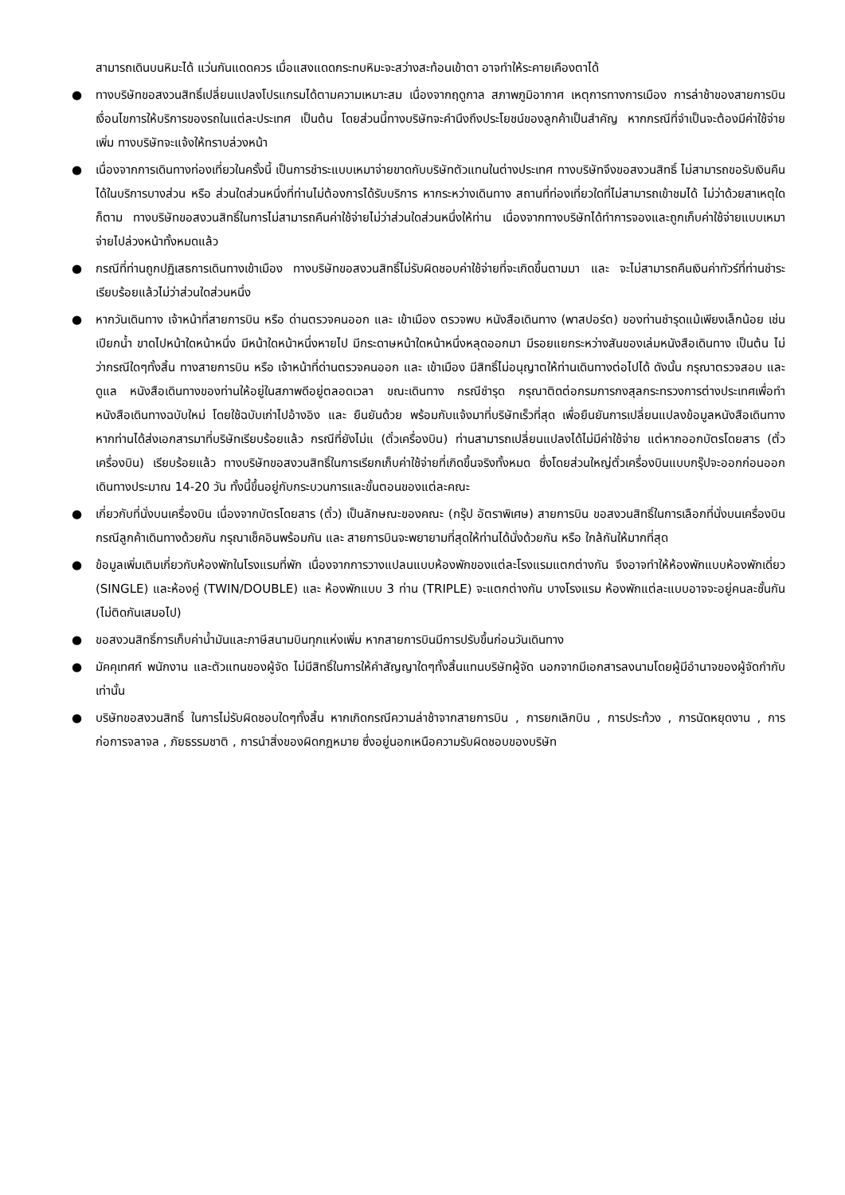สามารถเดินบนหิมะได้ แว่นกันแดดควร เมื่อแสงแดดกระทบหิมะจะสว่างสะท้อนเข้าตา อาจทำให้ระคายเคืองตาได้
● ทางบริษัทขอสงวนสิทธิ์เปลี่ยนแปลงโปรแกรมได้ตามความเหมาะสม เนื่องจากฤดูกาล สภาพภูมิอากาศ เหตุการทางการเมือง การล่าช้าของสายการบิน เงื่อนไขการให้บริการของรถในแต่ละประเทศ เป็นต้น โดยส่วนนี้ทางบริษัทจะคำนึงถึงประโยชน์ของลูกค้าเป็นสำคัญ หากกรณีที่จำเป็นจะต้องมีค่าใช้จ่ายเพิ่ม ทางบริษัทจะแจ้งให้ทราบล่วงหน้า
● เนื่องจากการเดินทางท่องเที่ยวในครั้งนี้ เป็นการชำระแบบเหมาจ่ายขาดกับบริษัทตัวแทนในต่างประเทศ ทางบริษัทจึงขอสงวนสิทธิ์ ไม่สามารถขอรับเงินคืนได้ในบริการบางส่วน หรือ ส่วนใดส่วนหนึ่งที่ท่านไม่ต้องการได้รับบริการ หากระหว่างเดินทาง สถานที่ท่องเที่ยวใดที่ไม่สามารถเข้าชมได้ ไม่ว่าด้วยสาเหตุใดก็ตาม ทางบริษัทขอสงวนสิทธิ์ในการไม่สามารถคืนค่าใช้จ่ายไม่ว่าส่วนใดส่วนหนึ่งให้ท่าน เนื่องจากทางบริษัทได้ทำการจองและถูกเก็บค่าใช้จ่ายแบบเหมาจ่ายไปล่วงหน้าทั้งหมดแล้ว
● กรณีที่ท่านถูกปฏิเสธการเดินทางเข้าเมือง ทางบริษัทขอสงวนสิทธิ์ไม่รับผิดชอบค่าใช้จ่ายที่จะเกิดขึ้นตามมา และ จะไม่สามารถคืนเงินค่าทัวร์ที่ท่านชำระเรียบร้อยแล้วไม่ว่าส่วนใดส่วนหนึ่ง
● หากวันเดินทาง เจ้าหน้าที่สายการบิน หรือ ด่านตรวจคนออก และ เข้าเมือง ตรวจพบ หนังสือเดินทาง (พาสปอร์ต) ของท่านชำรุดแม้เพียงเล็กน้อย เช่น เปียกน้ำ ขาดไปหน้าใดหน้าหนึ่ง มีหน้าใดหน้าหนึ่งหายไป มีกระดาษหน้าใดหน้าหนึ่งหลุดออกมา มีรอยแยกระหว่างสันของเล่มหนังสือเดินทาง เป็นต้น ไม่ว่ากรณีใดๆทั้งสิ้น ทางสายการบิน หรือ เจ้าหน้าที่ด่านตรวจคนออก และ เข้าเมือง มีสิทธิ์ไม่อนุญาตให้ท่านเดินทางต่อไปได้ ดังนั้น กรุณาตรวจสอบ และ ดูแล หนังสือเดินทางของท่านให้อยู่ในสภาพดีอยู่ตลอดเวลา ขณะเดินทาง กรณีชำรุด กรุณาติดต่อกรมการกงสุลกระทรวงการต่างประเทศเพื่อทำหนังสือเดินทางฉบับใหม่ โดยใช้ฉบับเก่าไปอ้างอิง และ ยืนยันด้วย พร้อมกับแจ้งมาที่บริษัทเร็วที่สุด เพื่อยืนยันการเปลี่ยนแปลงข้อมูลหนังสือเดินทาง หากท่านได้ส่งเอกสารมาที่บริษัทเรียบร้อยแล้ว กรณีที่ยังไม่แ (ตั๋วเครื่องบิน) ท่านสามารถเปลี่ยนแปลงได้ไม่มีค่าใช้จ่าย แต่หากออกบัตรโดยสาร (ตั๋วเครื่องบิน) เรียบร้อยแล้ว ทางบริษัทขอสงวนสิทธิ์ในการเรียกเก็บค่าใช้จ่ายที่เกิดขึ้นจริงทั้งหมด ซึ่งโดยส่วนใหญ่ตั๋วเครื่องบินแบบกรุ๊ปจะออกก่อนออกเดินทางประมาณ 14-20 วัน ทั้งนี้ขึ้นอยู่กับกระบวนการและขั้นตอนของแต่ละคณะ
● เกี่ยวกับที่นั่งบนเครื่องบิน เนื่องจากบัตรโดยสาร (ตั๋ว) เป็นลักษณะของคณะ (กรุ๊ป อัตราพิเศษ) สายการบิน ขอสงวนสิทธิ์ในการเลือกที่นั่งบนเครื่องบิน กรณีลูกค้าเดินทางด้วยกัน กรุณาเช็คอินพร้อมกัน และ สายการบินจะพยายามที่สุดให้ท่านได้นั่งด้วยกัน หรือ ใกล้กันให้มากที่สุด
● ข้อมูลเพิ่มเติมเกี่ยวกับห้องพักในโรงแรมที่พัก เนื่องจากการวางแปลนแบบห้องพักของแต่ละโรงแรมแตกต่างกัน จึงอาจทำให้ห้องพักแบบห้องพักเดี่ยว (SINGLE) และห้องคู่ (TWIN/DOUBLE) และ ห้องพักแบบ 3 ท่าน (TRIPLE) จะแตกต่างกัน บางโรงแรม ห้องพักแต่ละแบบอาจจะอยู่คนละชั้นกัน (ไม่ติดกันเสมอไป)
● ขอสงวนสิทธิ์การเก็บค่าน้ำมันและภาษีสนามบินทุกแห่งเพิ่ม หากสายการบินมีการปรับขึ้นก่อนวันเดินทาง
● มัคคุเทศก์ พนักงาน และตัวแทนของผู้จัด ไม่มีสิทธิ์ในการให้คำสัญญาใดๆทั้งสิ้นแทนบริษัทผู้จัด นอกจากมีเอกสารลงนามโดยผู้มีอำนาจของผู้จัดกำกับเท่านั้น
● บริษัทขอสงวนสิทธิ์ ในการไม่รับผิดชอบใดๆทั้งสิ้น หากเกิดกรณีความล่าช้าจากสายการบิน , การยกเลิกบิน , การประท้วง , การนัดหยุดงาน , การก่อการจลาจล , ภัยธรรมชาติ , การนำสิ่งของผิดกฎหมาย ซึ่งอยู่นอกเหนือความรับผิดชอบของบริษัท